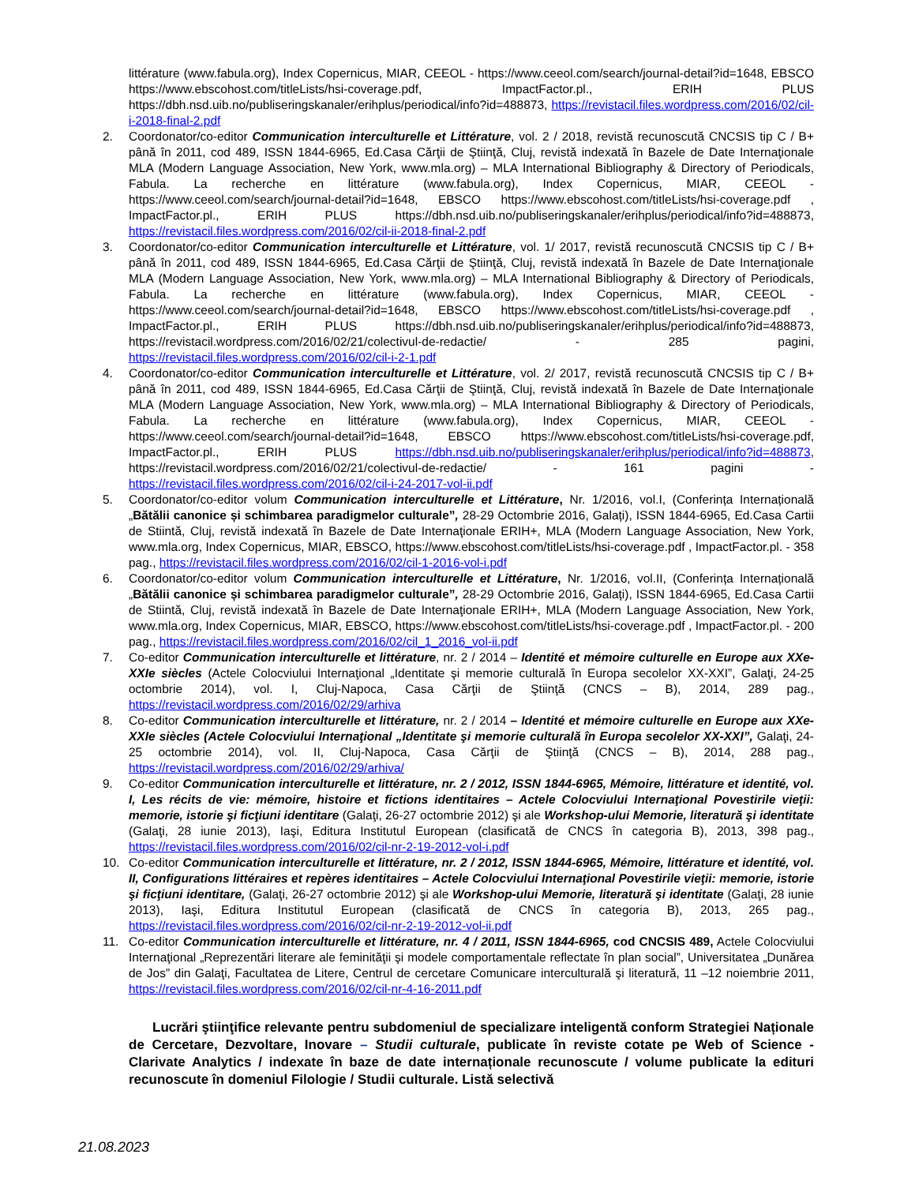littérature (www.fabula.org), Index Copernicus, MIAR, CEEOL - https://www.ceeol.com/search/journal-detail?id=1648, EBSCO https://www.ebscohost.com/titleLists/hsi-coverage.pdf, ImpactFactor.pl., ERIH PLUS https://dbh.nsd.uib.no/publiseringskanaler/erihplus/periodical/info?id=488873, https://revistacil.files.wordpress.com/2016/02/cil-i-2018-final-2.pdf
2. Coordonator/co-editor Communication interculturelle et Littérature, vol. 2 / 2018, revistă recunoscută CNCSIS tip C / B+ până în 2011, cod 489, ISSN 1844-6965, Ed.Casa Cărţii de Ştiinţă, Cluj, revistă indexată în Bazele de Date Internaţionale MLA (Modern Language Association, New York, www.mla.org) – MLA International Bibliography & Directory of Periodicals, Fabula. La recherche en littérature (www.fabula.org), Index Copernicus, MIAR, CEEOL - https://www.ceeol.com/search/journal-detail?id=1648, EBSCO https://www.ebscohost.com/titleLists/hsi-coverage.pdf , ImpactFactor.pl., ERIH PLUS https://dbh.nsd.uib.no/publiseringskanaler/erihplus/periodical/info?id=488873, https://revistacil.files.wordpress.com/2016/02/cil-ii-2018-final-2.pdf
3. Coordonator/co-editor Communication interculturelle et Littérature, vol. 1/ 2017, revistă recunoscută CNCSIS tip C / B+ până în 2011, cod 489, ISSN 1844-6965, Ed.Casa Cărţii de Ştiinţă, Cluj, revistă indexată în Bazele de Date Internaţionale MLA (Modern Language Association, New York, www.mla.org) – MLA International Bibliography & Directory of Periodicals, Fabula. La recherche en littérature (www.fabula.org), Index Copernicus, MIAR, CEEOL - https://www.ceeol.com/search/journal-detail?id=1648, EBSCO https://www.ebscohost.com/titleLists/hsi-coverage.pdf , ImpactFactor.pl., ERIH PLUS https://dbh.nsd.uib.no/publiseringskanaler/erihplus/periodical/info?id=488873, https://revistacil.wordpress.com/2016/02/21/colectivul-de-redactie/ - 285 pagini, https://revistacil.files.wordpress.com/2016/02/cil-i-2-1.pdf
4. Coordonator/co-editor Communication interculturelle et Littérature, vol. 2/ 2017, revistă recunoscută CNCSIS tip C / B+ până în 2011, cod 489, ISSN 1844-6965, Ed.Casa Cărţii de Ştiinţă, Cluj, revistă indexată în Bazele de Date Internaţionale MLA (Modern Language Association, New York, www.mla.org) – MLA International Bibliography & Directory of Periodicals, Fabula. La recherche en littérature (www.fabula.org), Index Copernicus, MIAR, CEEOL - https://www.ceeol.com/search/journal-detail?id=1648, EBSCO https://www.ebscohost.com/titleLists/hsi-coverage.pdf, ImpactFactor.pl., ERIH PLUS https://dbh.nsd.uib.no/publiseringskanaler/erihplus/periodical/info?id=488873, https://revistacil.wordpress.com/2016/02/21/colectivul-de-redactie/ - 161 pagini - https://revistacil.files.wordpress.com/2016/02/cil-i-24-2017-vol-ii.pdf
5. Coordonator/co-editor volum Communication interculturelle et Littérature, Nr. 1/2016, vol.I, (Conferința Internațională „Bătălii canonice și schimbarea paradigmelor culturale”, 28-29 Octombrie 2016, Galați), ISSN 1844-6965, Ed.Casa Cartii de Stiintă, Cluj, revistă indexată în Bazele de Date Internaţionale ERIH+, MLA (Modern Language Association, New York, www.mla.org, Index Copernicus, MIAR, EBSCO, https://www.ebscohost.com/titleLists/hsi-coverage.pdf , ImpactFactor.pl. - 358 pag., https://revistacil.files.wordpress.com/2016/02/cil-1-2016-vol-i.pdf
6. Coordonator/co-editor volum Communication interculturelle et Littérature, Nr. 1/2016, vol.II, (Conferința Internațională „Bătălii canonice și schimbarea paradigmelor culturale”, 28-29 Octombrie 2016, Galați), ISSN 1844-6965, Ed.Casa Cartii de Stiintă, Cluj, revistă indexată în Bazele de Date Internaţionale ERIH+, MLA (Modern Language Association, New York, www.mla.org, Index Copernicus, MIAR, EBSCO, https://www.ebscohost.com/titleLists/hsi-coverage.pdf , ImpactFactor.pl. - 200 pag., https://revistacil.files.wordpress.com/2016/02/cil_1_2016_vol-ii.pdf
7. Co-editor Communication interculturelle et littérature, nr. 2 / 2014 – Identité et mémoire culturelle en Europe aux XXe-XXIe siècles (Actele Colocviului Internaţional „Identitate şi memorie culturală în Europa secolelor XX-XXI”, Galaţi, 24-25 octombrie 2014), vol. I, Cluj-Napoca, Casa Cărţii de Ştiinţă (CNCS – B), 2014, 289 pag., https://revistacil.wordpress.com/2016/02/29/arhiva
8. Co-editor Communication interculturelle et littérature, nr. 2 / 2014 – Identité et mémoire culturelle en Europe aux XXe-XXIe siècles (Actele Colocviului Internaţional „Identitate şi memorie culturală în Europa secolelor XX-XXI”, Galaţi, 24-25 octombrie 2014), vol. II, Cluj-Napoca, Casa Cărţii de Ştiinţă (CNCS – B), 2014, 288 pag., https://revistacil.wordpress.com/2016/02/29/arhiva/
9. Co-editor Communication interculturelle et littérature, nr. 2 / 2012, ISSN 1844-6965, Mémoire, littérature et identité, vol. I, Les récits de vie: mémoire, histoire et fictions identitaires – Actele Colocviului Internaţional Povestirile vieţii: memorie, istorie şi ficţiuni identitare (Galaţi, 26-27 octombrie 2012) şi ale Workshop-ului Memorie, literatură şi identitate (Galaţi, 28 iunie 2013), Iaşi, Editura Institutul European (clasificată de CNCS în categoria B), 2013, 398 pag., https://revistacil.files.wordpress.com/2016/02/cil-nr-2-19-2012-vol-i.pdf
10. Co-editor Communication interculturelle et littérature, nr. 2 / 2012, ISSN 1844-6965, Mémoire, littérature et identité, vol. II, Configurations littéraires et repères identitaires – Actele Colocviului Internaţional Povestirile vieţii: memorie, istorie şi ficţiuni identitare, (Galaţi, 26-27 octombrie 2012) şi ale Workshop-ului Memorie, literatură şi identitate (Galaţi, 28 iunie 2013), Iaşi, Editura Institutul European (clasificată de CNCS în categoria B), 2013, 265 pag., https://revistacil.files.wordpress.com/2016/02/cil-nr-2-19-2012-vol-ii.pdf
11. Co-editor Communication interculturelle et littérature, nr. 4 / 2011, ISSN 1844-6965, cod CNCSIS 489, Actele Colocviului Internaţional „Reprezentări literare ale feminităţii şi modele comportamentale reflectate în plan social”, Universitatea „Dunărea de Jos” din Galaţi, Facultatea de Litere, Centrul de cercetare Comunicare interculturală şi literatură, 11 –12 noiembrie 2011, https://revistacil.files.wordpress.com/2016/02/cil-nr-4-16-2011.pdf
Lucrări ştiinţifice relevante pentru subdomeniul de specializare inteligentă conform Strategiei Naționale de Cercetare, Dezvoltare, Inovare – Studii culturale, publicate în reviste cotate pe Web of Science - Clarivate Analytics / indexate în baze de date internaționale recunoscute / volume publicate la edituri recunoscute în domeniul Filologie / Studii culturale. Listă selectivă
21.08.2023